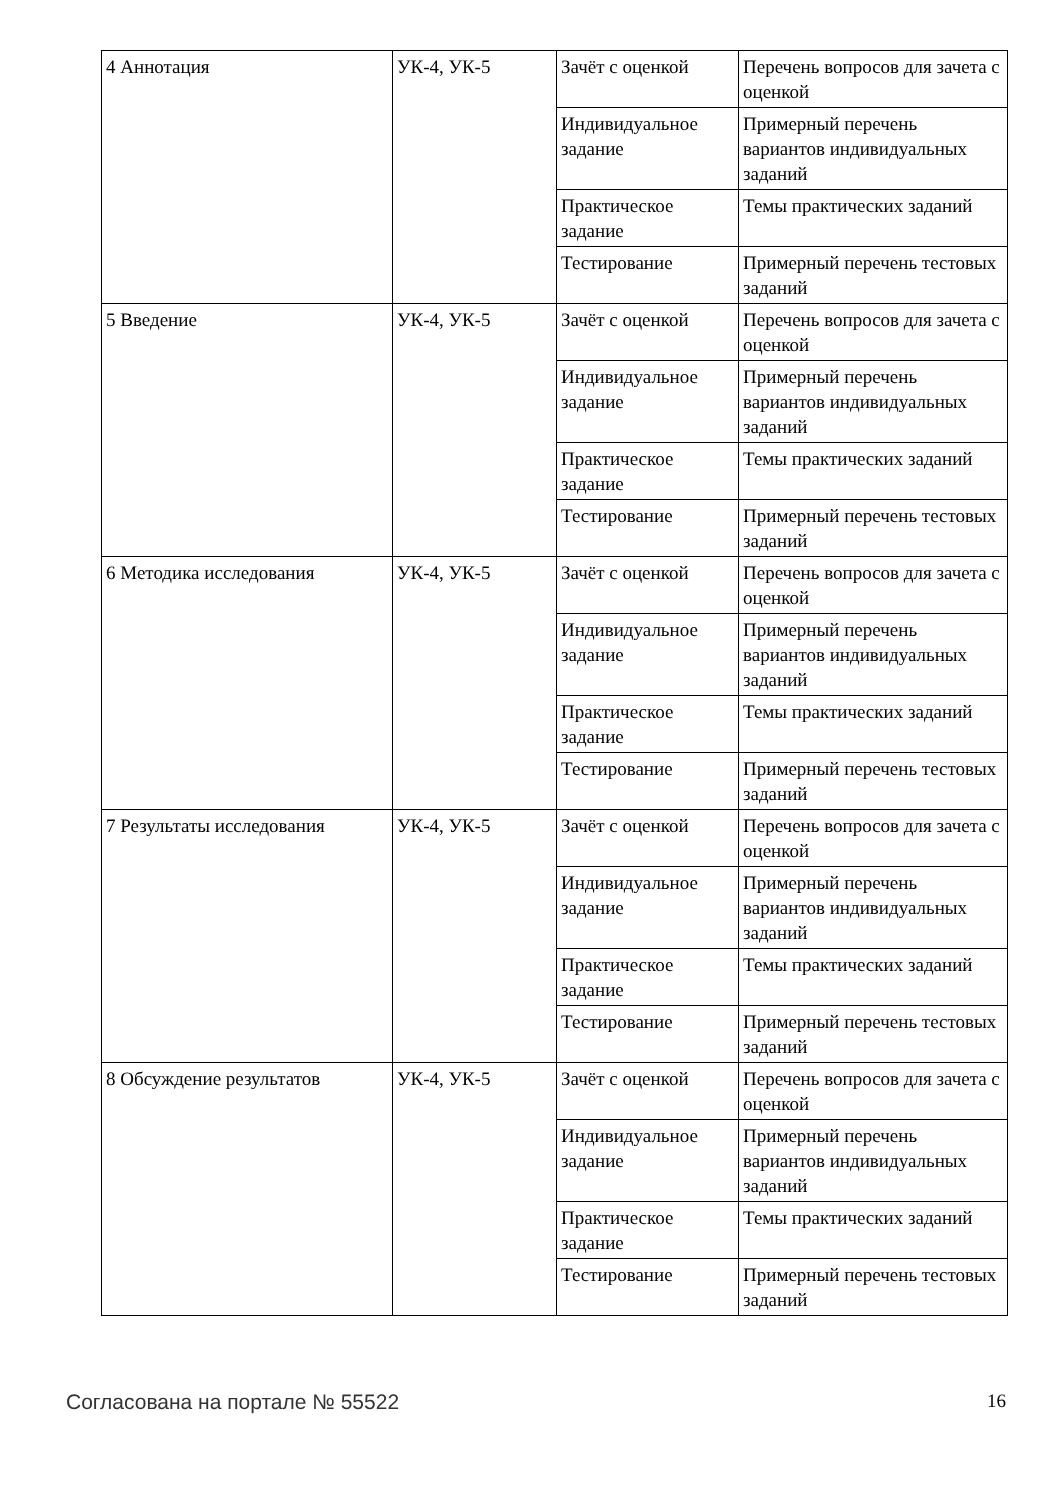| 4 Аннотация | УК-4, УК-5 | Зачёт с оценкой | Перечень вопросов для зачета с оценкой |
| | | Индивидуальное задание | Примерный перечень вариантов индивидуальных заданий |
| | | Практическое задание | Темы практических заданий |
| | | Тестирование | Примерный перечень тестовых заданий |
| 5 Введение | УК-4, УК-5 | Зачёт с оценкой | Перечень вопросов для зачета с оценкой |
| | | Индивидуальное задание | Примерный перечень вариантов индивидуальных заданий |
| | | Практическое задание | Темы практических заданий |
| | | Тестирование | Примерный перечень тестовых заданий |
| 6 Методика исследования | УК-4, УК-5 | Зачёт с оценкой | Перечень вопросов для зачета с оценкой |
| | | Индивидуальное задание | Примерный перечень вариантов индивидуальных заданий |
| | | Практическое задание | Темы практических заданий |
| | | Тестирование | Примерный перечень тестовых заданий |
| 7 Результаты исследования | УК-4, УК-5 | Зачёт с оценкой | Перечень вопросов для зачета с оценкой |
| | | Индивидуальное задание | Примерный перечень вариантов индивидуальных заданий |
| | | Практическое задание | Темы практических заданий |
| | | Тестирование | Примерный перечень тестовых заданий |
| 8 Обсуждение результатов | УК-4, УК-5 | Зачёт с оценкой | Перечень вопросов для зачета с оценкой |
| | | Индивидуальное задание | Примерный перечень вариантов индивидуальных заданий |
| | | Практическое задание | Темы практических заданий |
| | | Тестирование | Примерный перечень тестовых заданий |
Согласована на портале № 55522 16